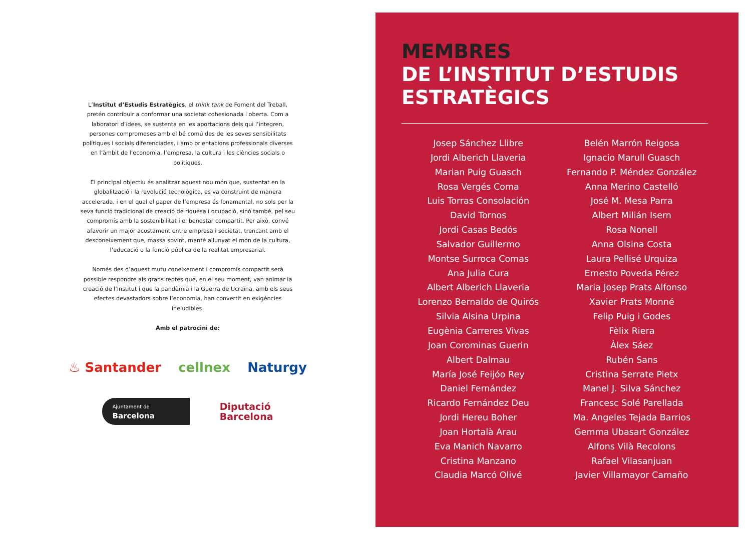L’Institut d’Estudis Estratègics, el think tank de Foment del Treball, pretén contribuir a conformar una societat cohesionada i oberta. Com a laboratori d’idees, se sustenta en les aportacions dels qui l’integren, persones compromeses amb el bé comú des de les seves sensibilitats polítiques i socials diferenciades, i amb orientacions professionals diverses en l’àmbit de l’economia, l’empresa, la cultura i les ciències socials o polítiques.
El principal objectiu és analitzar aquest nou món que, sustentat en la globalització i la revolució tecnològica, es va construint de manera accelerada, i en el qual el paper de l’empresa és fonamental, no sols per la seva funció tradicional de creació de riquesa i ocupació, sinó també, pel seu compromís amb la sostenibilitat i el benestar compartit. Per això, convé afavorir un major acostament entre empresa i societat, trencant amb el desconeixement que, massa sovint, manté allunyat el món de la cultura, l’educació o la funció pública de la realitat empresarial.
Només des d’aquest mutu coneixement i compromís compartit serà possible respondre als grans reptes que, en el seu moment, van animar la creació de l’Institut i que la pandèmia i la Guerra de Ucraïna, amb els seus efectes devastadors sobre l’economia, han convertit en exigències ineludibles.
Amb el patrocini de:
♨ Santander cellnex Naturgy
Ajuntament de
Barcelona
Diputació
Barcelona
MEMBRES
DE L’INSTITUT D’ESTUDIS ESTRATÈGICS
Josep Sánchez Llibre
Jordi Alberich Llaveria
Marian Puig Guasch
Rosa Vergés Coma
Luis Torras Consolación
David Tornos
Jordi Casas Bedós
Salvador Guillermo
Montse Surroca Comas
Ana Julia Cura
Albert Alberich Llaveria
Lorenzo Bernaldo de Quirós
Silvia Alsina Urpina
Eugènia Carreres Vivas
Joan Corominas Guerin
Albert Dalmau
María José Feijóo Rey
Daniel Fernández
Ricardo Fernández Deu
Jordi Hereu Boher
Joan Hortalà Arau
Eva Manich Navarro
Cristina Manzano
Claudia Marcó Olivé
Belén Marrón Reigosa
Ignacio Marull Guasch
Fernando P. Méndez González
Anna Merino Castelló
José M. Mesa Parra
Albert Milián Isern
Rosa Nonell
Anna Olsina Costa
Laura Pellisé Urquiza
Ernesto Poveda Pérez
Maria Josep Prats Alfonso
Xavier Prats Monné
Felip Puig i Godes
Fèlix Riera
Àlex Sáez
Rubén Sans
Cristina Serrate Pietx
Manel J. Silva Sánchez
Francesc Solé Parellada
Ma. Angeles Tejada Barrios
Gemma Ubasart González
Alfons Vilà Recolons
Rafael Vilasanjuan
Javier Villamayor Camaño